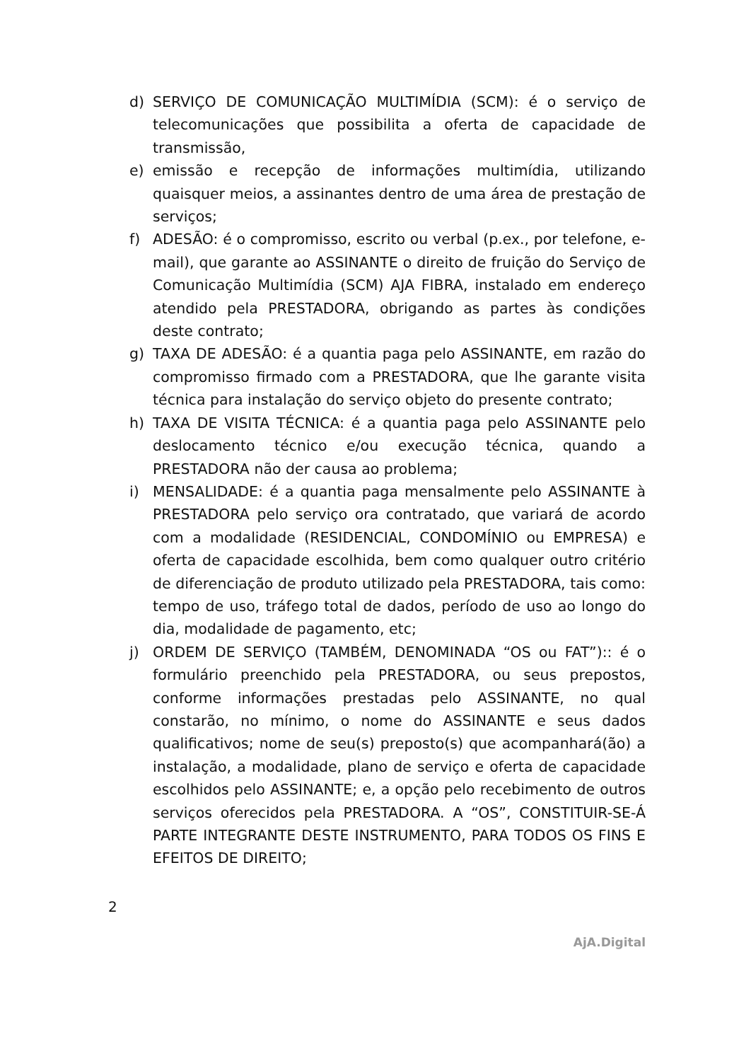d) SERVIÇO DE COMUNICAÇÃO MULTIMÍDIA (SCM): é o serviço de telecomunicações que possibilita a oferta de capacidade de transmissão,
e) emissão e recepção de informações multimídia, utilizando quaisquer meios, a assinantes dentro de uma área de prestação de serviços;
f) ADESÃO: é o compromisso, escrito ou verbal (p.ex., por telefone, e-mail), que garante ao ASSINANTE o direito de fruição do Serviço de Comunicação Multimídia (SCM) AJA FIBRA, instalado em endereço atendido pela PRESTADORA, obrigando as partes às condições deste contrato;
g) TAXA DE ADESÃO: é a quantia paga pelo ASSINANTE, em razão do compromisso firmado com a PRESTADORA, que lhe garante visita técnica para instalação do serviço objeto do presente contrato;
h) TAXA DE VISITA TÉCNICA: é a quantia paga pelo ASSINANTE pelo deslocamento técnico e/ou execução técnica, quando a PRESTADORA não der causa ao problema;
i) MENSALIDADE: é a quantia paga mensalmente pelo ASSINANTE à PRESTADORA pelo serviço ora contratado, que variará de acordo com a modalidade (RESIDENCIAL, CONDOMÍNIO ou EMPRESA) e oferta de capacidade escolhida, bem como qualquer outro critério de diferenciação de produto utilizado pela PRESTADORA, tais como: tempo de uso, tráfego total de dados, período de uso ao longo do dia, modalidade de pagamento, etc;
j) ORDEM DE SERVIÇO (TAMBÉM, DENOMINADA “OS ou FAT”):: é o formulário preenchido pela PRESTADORA, ou seus prepostos, conforme informações prestadas pelo ASSINANTE, no qual constarão, no mínimo, o nome do ASSINANTE e seus dados qualificativos; nome de seu(s) preposto(s) que acompanhará(ão) a instalação, a modalidade, plano de serviço e oferta de capacidade escolhidos pelo ASSINANTE; e, a opção pelo recebimento de outros serviços oferecidos pela PRESTADORA. A “OS”, CONSTITUIR-SE-Á PARTE INTEGRANTE DESTE INSTRUMENTO, PARA TODOS OS FINS E EFEITOS DE DIREITO;
2
AjA.Digital